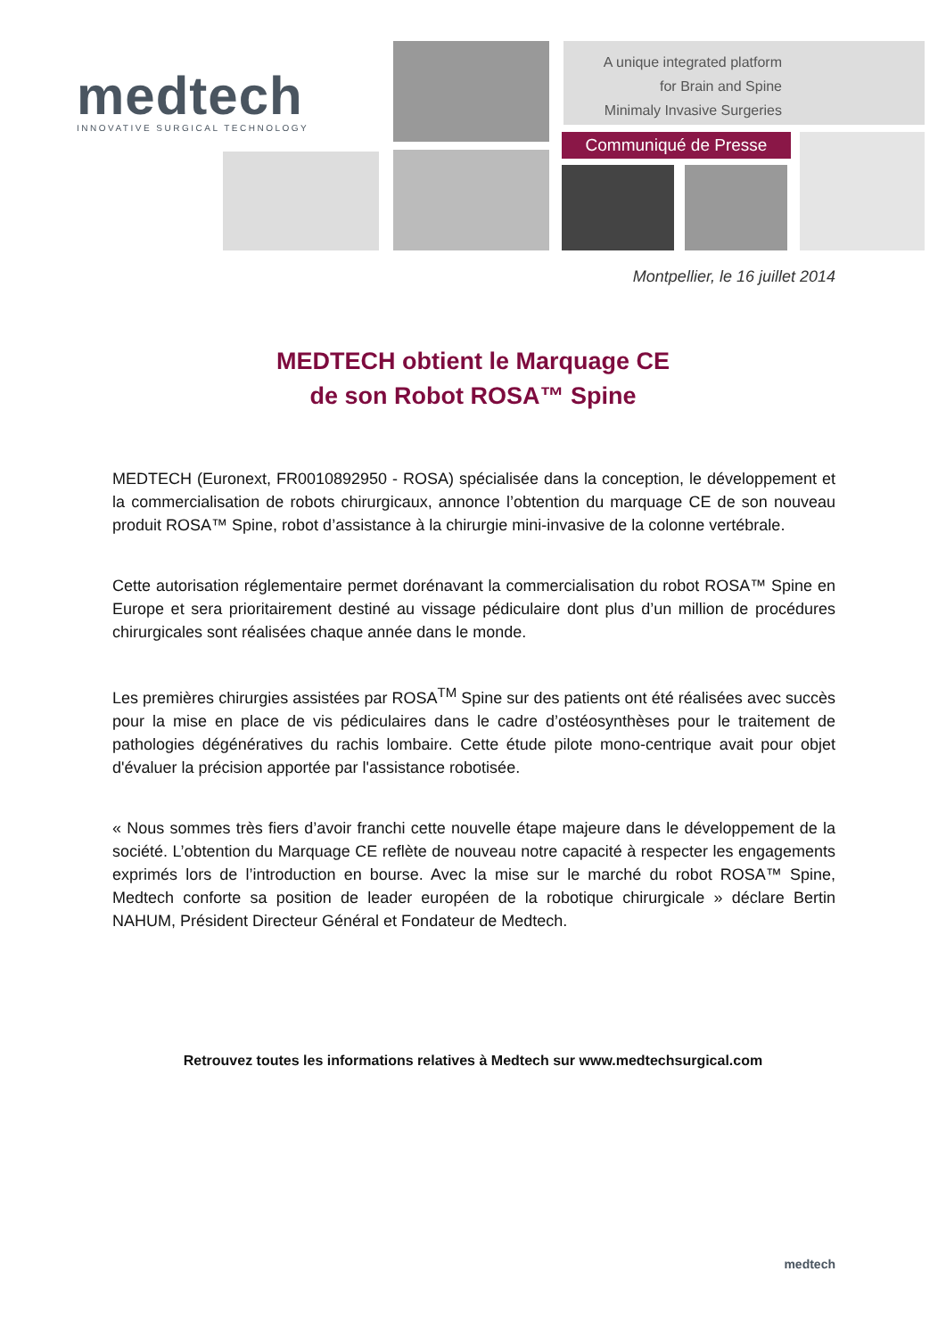medtech
INNOVATIVE SURGICAL TECHNOLOGY
A unique integrated platform
for Brain and Spine
Minimaly Invasive Surgeries
Communiqué de Presse
Montpellier, le 16 juillet 2014
MEDTECH obtient le Marquage CE
de son Robot ROSA™ Spine
MEDTECH (Euronext, FR0010892950 - ROSA) spécialisée dans la conception, le développement et la commercialisation de robots chirurgicaux, annonce l’obtention du marquage CE de son nouveau produit ROSA™ Spine, robot d’assistance à la chirurgie mini-invasive de la colonne vertébrale.
Cette autorisation réglementaire permet dorénavant la commercialisation du robot ROSA™ Spine en Europe et sera prioritairement destiné au vissage pédiculaire dont plus d’un million de procédures chirurgicales sont réalisées chaque année dans le monde.
Les premières chirurgies assistées par ROSA<sup>TM</sup> Spine sur des patients ont été réalisées avec succès pour la mise en place de vis pédiculaires dans le cadre d’ostéosynthèses pour le traitement de pathologies dégénératives du rachis lombaire. Cette étude pilote mono-centrique avait pour objet d'évaluer la précision apportée par l'assistance robotisée.
« Nous sommes très fiers d’avoir franchi cette nouvelle étape majeure dans le développement de la société. L’obtention du Marquage CE reflète de nouveau notre capacité à respecter les engagements exprimés lors de l’introduction en bourse. Avec la mise sur le marché du robot ROSA™ Spine, Medtech conforte sa position de leader européen de la robotique chirurgicale » déclare Bertin NAHUM, Président Directeur Général et Fondateur de Medtech.
Retrouvez toutes les informations relatives à Medtech sur www.medtechsurgical.com
medtech